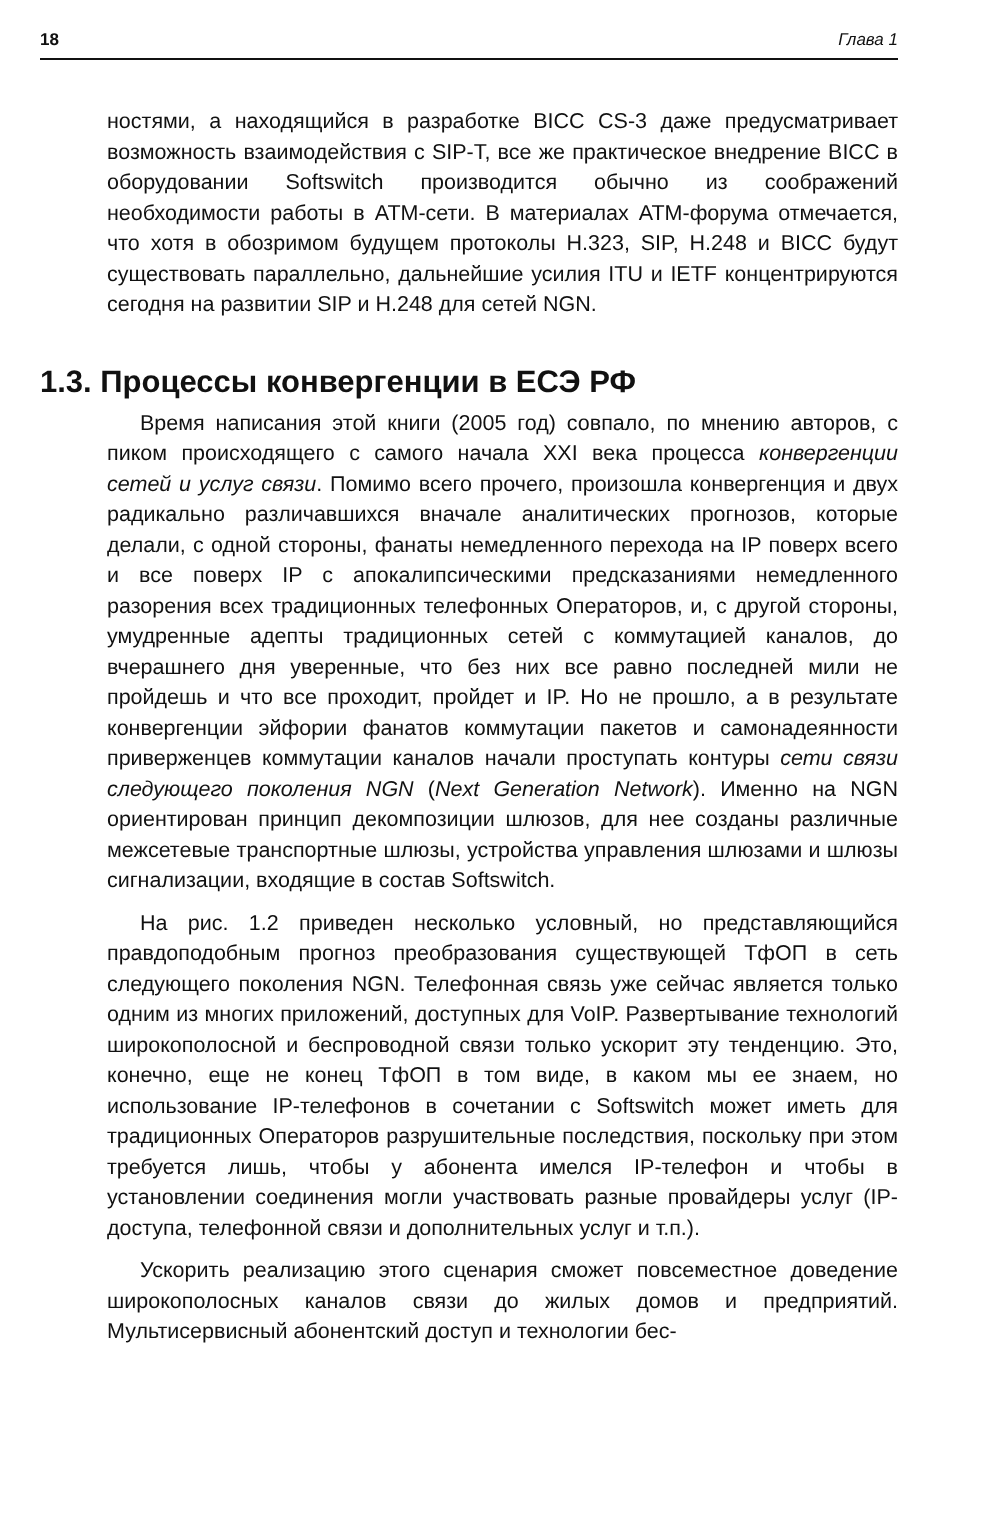18 Глава 1
ностями, а находящийся в разработке BICC CS-3 даже предусматривает возможность взаимодействия с SIP-T, все же практическое внедрение BICC в оборудовании Softswitch производится обычно из соображений необходимости работы в ATM-сети. В материалах ATM-форума отмечается, что хотя в обозримом будущем протоколы H.323, SIP, H.248 и BICC будут существовать параллельно, дальнейшие усилия ITU и IETF концентрируются сегодня на развитии SIP и H.248 для сетей NGN.
1.3. Процессы конвергенции в ЕСЭ РФ
Время написания этой книги (2005 год) совпало, по мнению авторов, с пиком происходящего с самого начала XXI века процесса конвергенции сетей и услуг связи. Помимо всего прочего, произошла конвергенция и двух радикально различавшихся вначале аналитических прогнозов, которые делали, с одной стороны, фанаты немедленного перехода на IP поверх всего и все поверх IP с апокалипсическими предсказаниями немедленного разорения всех традиционных телефонных Операторов, и, с другой стороны, умудренные адепты традиционных сетей с коммутацией каналов, до вчерашнего дня уверенные, что без них все равно последней мили не пройдешь и что все проходит, пройдет и IP. Но не прошло, а в результате конвергенции эйфории фанатов коммутации пакетов и самонадеянности приверженцев коммутации каналов начали проступать контуры сети связи следующего поколения NGN (Next Generation Network). Именно на NGN ориентирован принцип декомпозиции шлюзов, для нее созданы различные межсетевые транспортные шлюзы, устройства управления шлюзами и шлюзы сигнализации, входящие в состав Softswitch.
На рис. 1.2 приведен несколько условный, но представляющийся правдоподобным прогноз преобразования существующей ТфОП в сеть следующего поколения NGN. Телефонная связь уже сейчас является только одним из многих приложений, доступных для VoIP. Развертывание технологий широкополосной и беспроводной связи только ускорит эту тенденцию. Это, конечно, еще не конец ТфОП в том виде, в каком мы ее знаем, но использование IP-телефонов в сочетании с Softswitch может иметь для традиционных Операторов разрушительные последствия, поскольку при этом требуется лишь, чтобы у абонента имелся IP-телефон и чтобы в установлении соединения могли участвовать разные провайдеры услуг (IP-доступа, телефонной связи и дополнительных услуг и т.п.).
Ускорить реализацию этого сценария сможет повсеместное доведение широкополосных каналов связи до жилых домов и предприятий. Мультисервисный абонентский доступ и технологии бес-